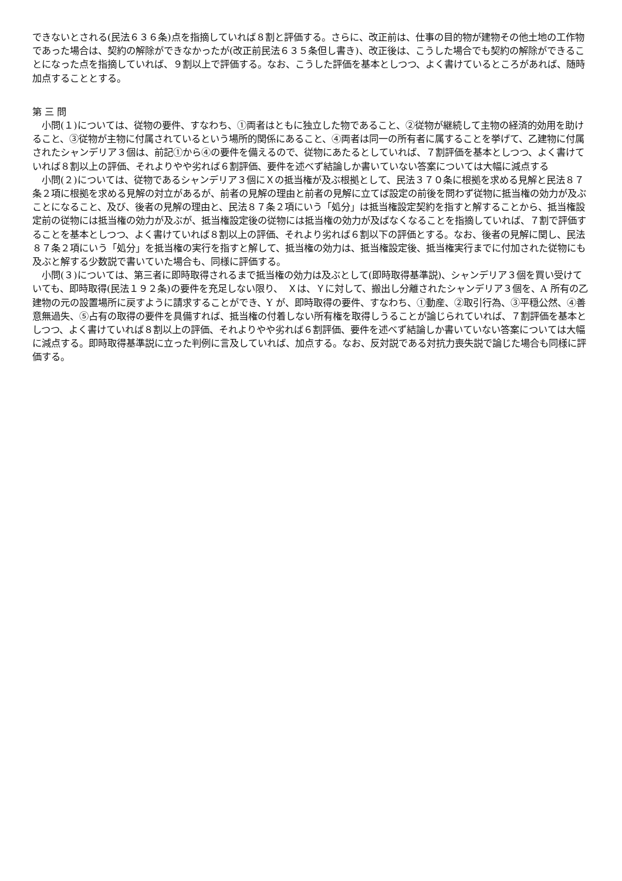できないとされる(民法６３６条)点を指摘していれば８割と評価する。さらに、改正前は、仕事の目的物が建物その他土地の工作物であった場合は、契約の解除ができなかったが(改正前民法６３５条但し書き)、改正後は、こうした場合でも契約の解除ができることになった点を指摘していれば、９割以上で評価する。なお、こうした評価を基本としつつ、よく書けているところがあれば、随時加点することとする。
第 三 問
　小問(１)については、従物の要件、すなわち、①両者はともに独立した物であること、②従物が継続して主物の経済的効用を助けること、③従物が主物に付属されているという場所的関係にあること、④両者は同一の所有者に属することを挙げて、乙建物に付属されたシャンデリア３個は、前記①から④の要件を備えるので、従物にあたるとしていれば、７割評価を基本としつつ、よく書けていれば８割以上の評価、それよりやや劣れば６割評価、要件を述べず結論しか書いていない答案については大幅に減点する
　小問(２)については、従物であるシャンデリア３個にＸの抵当権が及ぶ根拠として、民法３７０条に根拠を求める見解と民法８７条２項に根拠を求める見解の対立があるが、前者の見解の理由と前者の見解に立てば設定の前後を問わず従物に抵当権の効力が及ぶことになること、及び、後者の見解の理由と、民法８７条２項にいう「処分」は抵当権設定契約を指すと解することから、抵当権設定前の従物には抵当権の効力が及ぶが、抵当権設定後の従物には抵当権の効力が及ばなくなることを指摘していれば、７割で評価することを基本としつつ、よく書けていれば８割以上の評価、それより劣れば６割以下の評価とする。なお、後者の見解に関し、民法８７条２項にいう「処分」を抵当権の実行を指すと解して、抵当権の効力は、抵当権設定後、抵当権実行までに付加された従物にも及ぶと解する少数説で書いていた場合も、同様に評価する。
　小問(３)については、第三者に即時取得されるまで抵当権の効力は及ぶとして(即時取得基準説)、シャンデリア３個を買い受けていても、即時取得(民法１９２条)の要件を充足しない限り、　Ｘは、Ｙに対して、搬出し分離されたシャンデリア３個を、A 所有の乙建物の元の設置場所に戻すように請求することができ、Y が、即時取得の要件、すなわち、①動産、②取引行為、③平穏公然、④善意無過失、⑤占有の取得の要件を具備すれば、抵当権の付着しない所有権を取得しうることが論じられていれば、７割評価を基本としつつ、よく書けていれば８割以上の評価、それよりやや劣れば６割評価、要件を述べず結論しか書いていない答案については大幅に減点する。即時取得基準説に立った判例に言及していれば、加点する。なお、反対説である対抗力喪失説で論じた場合も同様に評価する。